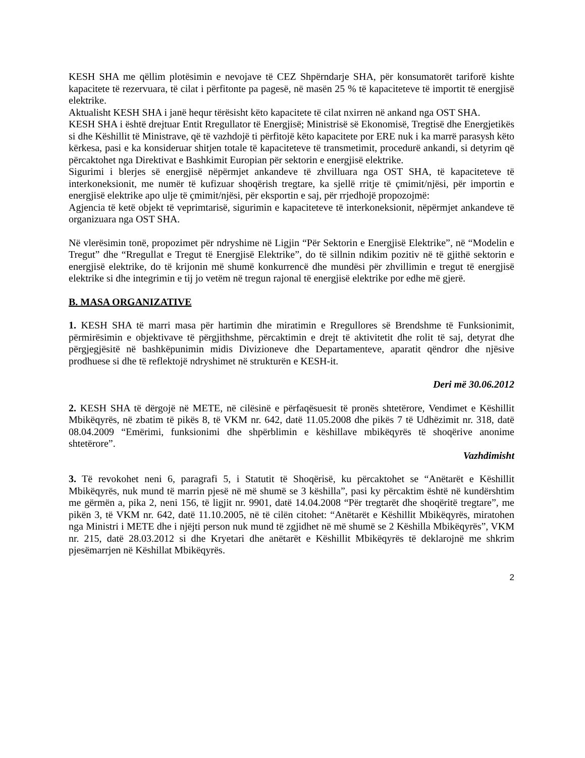KESH SHA me qëllim plotësimin e nevojave të CEZ Shpërndarje SHA, për konsumatorët tariforë kishte kapacitete të rezervuara, të cilat i përfitonte pa pagesë, në masën 25 % të kapaciteteve të importit të energjisë elektrike.
Aktualisht KESH SHA i janë hequr tërësisht këto kapacitete të cilat nxirren në ankand nga OST SHA.
KESH SHA i është drejtuar Entit Rregullator të Energjisë; Ministrisë së Ekonomisë, Tregtisë dhe Energjetikës si dhe Këshillit të Ministrave, që të vazhdojë ti përfitojë këto kapacitete por ERE nuk i ka marrë parasysh këto kërkesa, pasi e ka konsideruar shitjen totale të kapaciteteve të transmetimit, procedurë ankandi, si detyrim që përcaktohet nga Direktivat e Bashkimit Europian për sektorin e energjisë elektrike.
Sigurimi i blerjes së energjisë nëpërmjet ankandeve të zhvilluara nga OST SHA, të kapaciteteve të interkoneksionit, me numër të kufizuar shoqërish tregtare, ka sjellë rritje të çmimit/njësi, për importin e energjisë elektrike apo ulje të çmimit/njësi, për eksportin e saj, për rrjedhojë propozojmë:
Agjencia të ketë objekt të veprimtarisë, sigurimin e kapaciteteve të interkoneksionit, nëpërmjet ankandeve të organizuara nga OST SHA.
Në vlerësimin tonë, propozimet për ndryshime në Ligjin “Për Sektorin e Energjisë Elektrike”, në “Modelin e Tregut” dhe “Rregullat e Tregut të Energjisë Elektrike”, do të sillnin ndikim pozitiv në të gjithë sektorin e energjisë elektrike, do të krijonin më shumë konkurrencë dhe mundësi për zhvillimin e tregut të energjisë elektrike si dhe integrimin e tij jo vetëm në tregun rajonal të energjisë elektrike por edhe më gjerë.
B. MASA ORGANIZATIVE
1. KESH SHA të marri masa për hartimin dhe miratimin e Rregullores së Brendshme të Funksionimit, përmirësimin e objektivave të përgjithshme, përcaktimin e drejt të aktivitetit dhe rolit të saj, detyrat dhe përgjegjësitë në bashkëpunimin midis Divizioneve dhe Departamenteve, aparatit qëndror dhe njësive prodhuese si dhe të reflektojë ndryshimet në strukturën e KESH-it.
Deri më 30.06.2012
2. KESH SHA të dërgojë në METE, në cilësinë e përfaqësuesit të pronës shtetërore, Vendimet e Këshillit Mbikëqyrës, në zbatim të pikës 8, të VKM nr. 642, datë 11.05.2008 dhe pikës 7 të Udhëzimit nr. 318, datë 08.04.2009 “Emërimi, funksionimi dhe shpërblimin e këshillave mbikëqyrës të shoqërive anonime shtetërore”.
Vazhdimisht
3. Të revokohet neni 6, paragrafi 5, i Statutit të Shoqërisë, ku përcaktohet se “Anëtarët e Këshillit Mbikëqyrës, nuk mund të marrin pjesë në më shumë se 3 këshilla”, pasi ky përcaktim është në kundërshtim me gërmën a, pika 2, neni 156, të ligjit nr. 9901, datë 14.04.2008 “Për tregtarët dhe shoqëritë tregtare”, me pikën 3, të VKM nr. 642, datë 11.10.2005, në të cilën citohet: “Anëtarët e Këshillit Mbikëqyrës, miratohen nga Ministri i METE dhe i njëjti person nuk mund të zgjidhet në më shumë se 2 Këshilla Mbikëqyrës”, VKM nr. 215, datë 28.03.2012 si dhe Kryetari dhe anëtarët e Këshillit Mbikëqyrës të deklarojnë me shkrim pjesëmarrjen në Këshillat Mbikëqyrës.
2